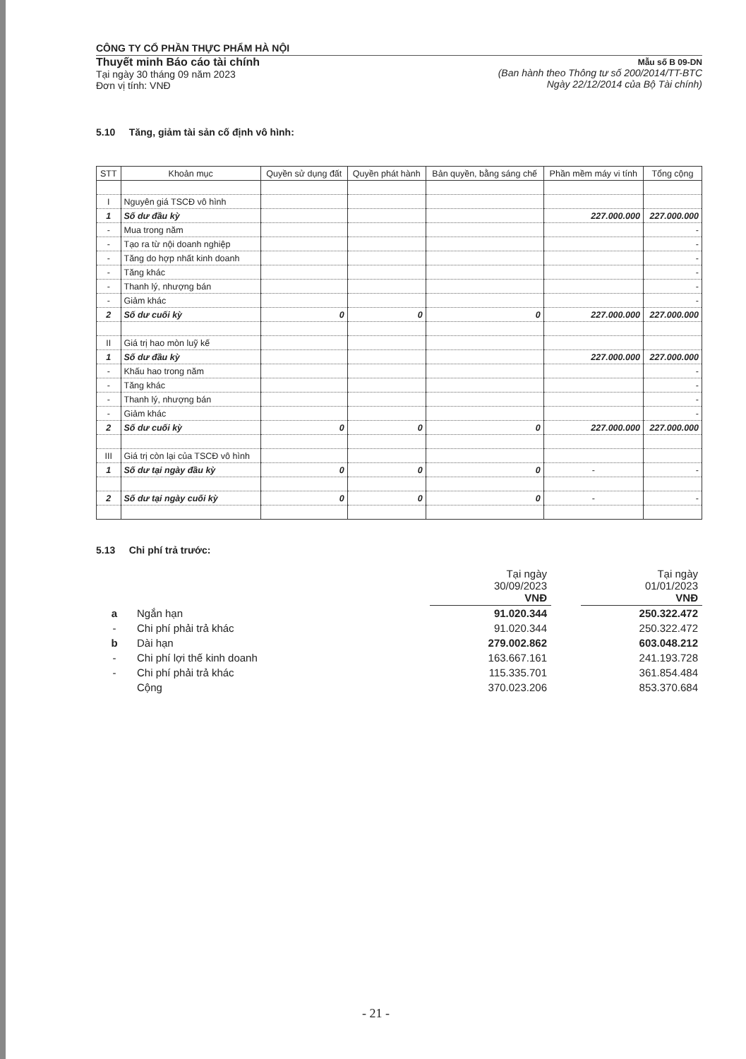CÔNG TY CỔ PHẦN THỰC PHẨM HÀ NỘI
Thuyết minh Báo cáo tài chính
Tại ngày 30 tháng 09 năm 2023
Đơn vị tính: VNĐ
Mẫu số B 09-DN
(Ban hành theo Thông tư số 200/2014/TT-BTC
Ngày 22/12/2014 của Bộ Tài chính)
5.10 Tăng, giảm tài sản cố định vô hình:
| STT | Khoản mục | Quyền sử dụng đất | Quyền phát hành | Bản quyền, bằng sáng chế | Phần mềm máy vi tính | Tổng cộng |
| --- | --- | --- | --- | --- | --- | --- |
| I | Nguyên giá TSCĐ vô hình | | | | | |
| 1 | Số dư đầu kỳ | | | | 227.000.000 | 227.000.000 |
| - | Mua trong năm | | | | | - |
| - | Tạo ra từ nội doanh nghiệp | | | | | - |
| - | Tăng do hợp nhất kinh doanh | | | | | - |
| - | Tăng khác | | | | | - |
| - | Thanh lý, nhượng bán | | | | | - |
| - | Giảm khác | | | | | - |
| 2 | Số dư cuối kỳ | 0 | 0 | 0 | 227.000.000 | 227.000.000 |
| II | Giá trị hao mòn luỹ kế | | | | | |
| 1 | Số dư đầu kỳ | | | | 227.000.000 | 227.000.000 |
| - | Khấu hao trong năm | | | | | - |
| - | Tăng khác | | | | | - |
| - | Thanh lý, nhượng bán | | | | | - |
| - | Giảm khác | | | | | - |
| 2 | Số dư cuối kỳ | 0 | 0 | 0 | 227.000.000 | 227.000.000 |
| III | Giá trị còn lại của TSCĐ vô hình | | | | | |
| 1 | Số dư tại ngày đầu kỳ | 0 | 0 | 0 | - | - |
| 2 | Số dư tại ngày cuối kỳ | 0 | 0 | 0 | - | - |
5.13 Chi phí trả trước:
| | | Tại ngày 30/09/2023 VNĐ | | Tại ngày 01/01/2023 VNĐ |
| a | Ngắn hạn | 91.020.344 | | 250.322.472 |
| - | Chi phí phải trả khác | 91.020.344 | | 250.322.472 |
| b | Dài hạn | 279.002.862 | | 603.048.212 |
| - | Chi phí lợi thế kinh doanh | 163.667.161 | | 241.193.728 |
| - | Chi phí phải trả khác | 115.335.701 | | 361.854.484 |
| | Cộng | 370.023.206 | | 853.370.684 |
- 21 -